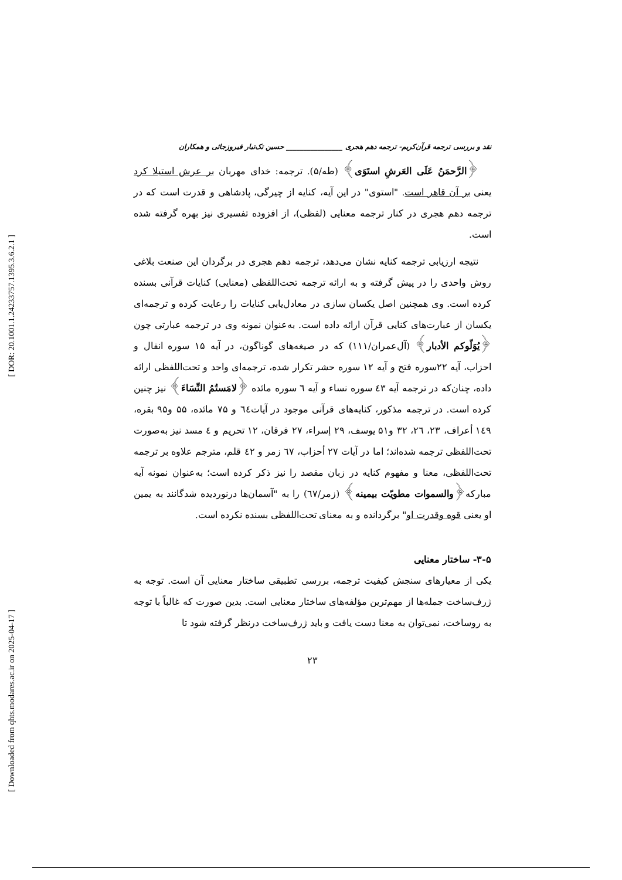[ DOR: 20.1001.1.24233757.1395.3.6.2.1 ]
[ Downloaded from qhts.modares.ac.ir on 2025-04-17 ]
نقد و بررسی ترجمه قرآن‌کریم- ترجمه دهم هجری ________________ حسین تک‌تبار فیروزجائی و همکاران
﴿الرَّحمَنُ عَلَى العَرشِ استَوَى﴾ (طه/۵). ترجمه: خدای مهربان بر عرش استیلا کرد یعنی بر آن قاهر است. "استوی" در این آیه، کنایه از چیرگی، پادشاهی و قدرت است که در ترجمه دهم هجری در کنار ترجمه معنایی (لفظی)، از افزوده تفسیری نیز بهره گرفته شده است.
نتیجه ارزیابی ترجمه کنایه نشان می‌دهد، ترجمه دهم هجری در برگردان این صنعت بلاغی روش واحدی را در پیش گرفته و به ارائه ترجمه تحت‌اللفظی (معنایی) کنایات قرآنی بسنده کرده است. وی همچنین اصل یکسان سازی در معادل‌یابی کنایات را رعایت کرده و ترجمه‌ای یکسان از عبارت‌های کنایی قرآن ارائه داده است. به‌عنوان نمونه وی در ترجمه عبارتی چون ﴿یُوَلّوکم الأدبار﴾ (آل‌عمران/۱۱۱) که در صیغه‌های گوناگون، در آیه ۱۵ سوره انفال و احزاب، آیه ۲۲سوره فتح و آیه ۱۲ سوره حشر تکرار شده، ترجمه‌ای واحد و تحت‌اللفظی ارائه داده، چنان‌که در ترجمه آیه ٤۳ سوره نساء و آیه ٦ سوره مائده ﴿لامَستُمُ النِّسَاءَ﴾ نیز چنین کرده است. در ترجمه مذکور، کنایه‌های قرآنی موجود در آیات٦٤ و ۷۵ مائده، ۵۵ و۹۵ بقره، ۱٤۹ أعراف، ۲۳، ۲٦، ۳۲ و۵۱ یوسف، ۲۹ إسراء، ۲۷ فرقان، ۱۲ تحریم و ٤ مسد نیز به‌صورت تحت‌اللفظی ترجمه شده‌اند؛ اما در آیات ۲۷ أحزاب، ٦۷ زمر و ٤۲ قلم، مترجم علاوه بر ترجمه تحت‌اللفظی، معنا و مفهوم کنایه در زبان مقصد را نیز ذکر کرده است؛ به‌عنوان نمونه آیه مبارکه﴿والسموات مطویّت بیمینه﴾ (زمر/٦۷) را به "آسمان‌ها درنوردیده شدگانند به یمین او یعنی قوه وقدرت او" برگردانده و به معنای تحت‌اللفظی بسنده نکرده است.
۳-۵- ساختار معنایی
یکی از معیارهای سنجش کیفیت ترجمه، بررسی تطبیقی ساختار معنایی آن است. توجه به ژرف‌ساخت جمله‌ها از مهم‌ترین مؤلفه‌های ساختار معنایی است. بدین صورت که غالباً با توجه به روساخت، نمی‌توان به معنا دست یافت و باید ژرف‌ساخت درنظر گرفته شود تا
۲۳